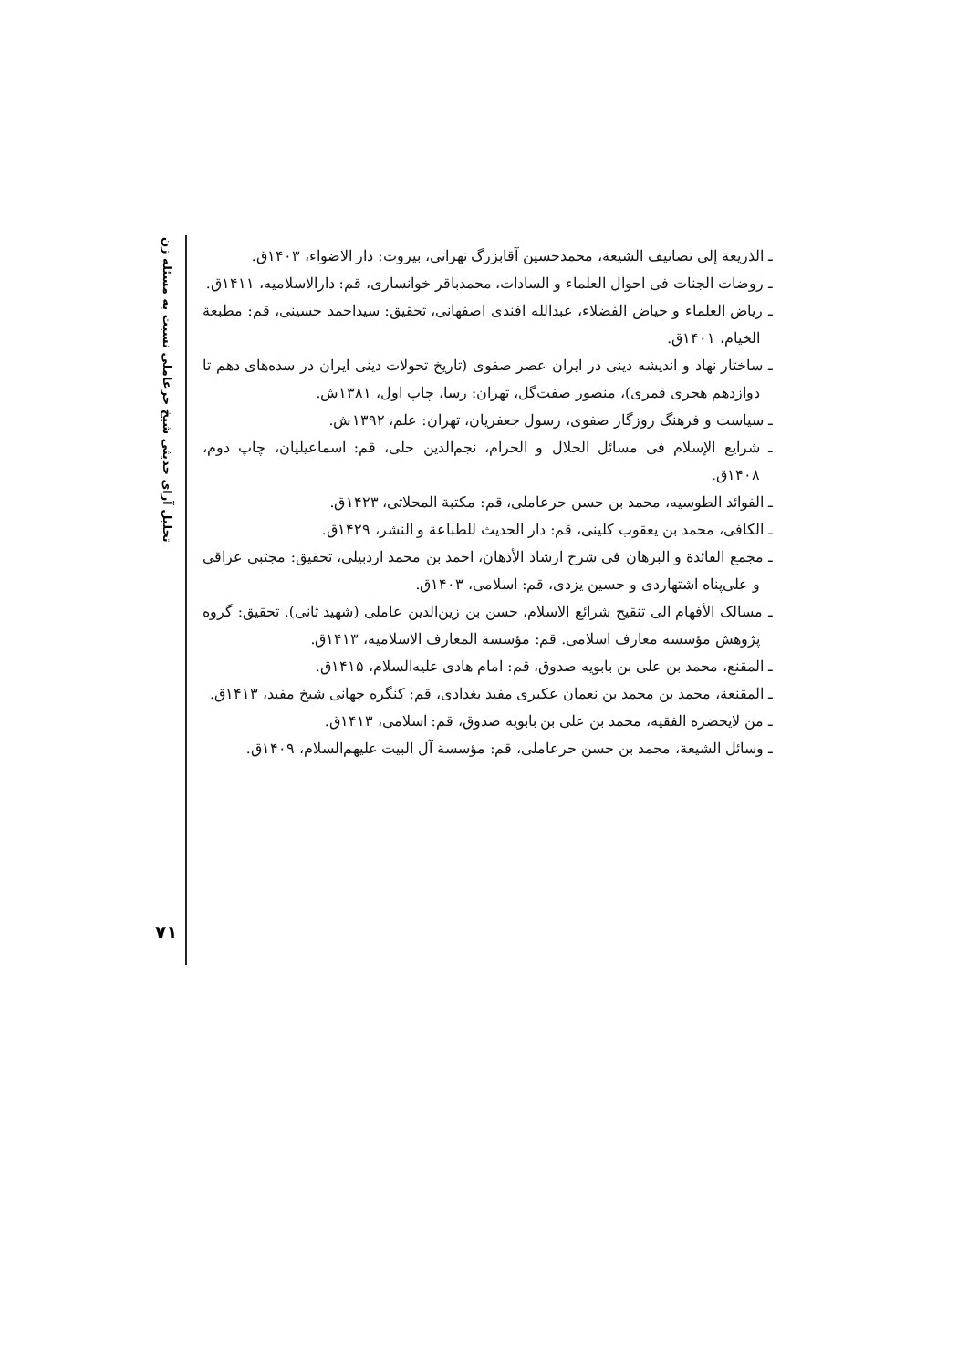تحلیل آرای حدیثی شیخ حرعاملی نسبت به مسئله زن
ـ الذریعة إلی تصانیف الشیعة، محمدحسین آقابزرگ تهرانی، بیروت: دار الاضواء، ۱۴۰۳ق.
ـ روضات الجنات فی احوال العلماء و السادات، محمدباقر خوانساری، قم: دارالاسلامیه، ۱۴۱۱ق.
ـ ریاض العلماء و حیاض الفضلاء، عبدالله افندی اصفهانی، تحقیق: سیداحمد حسینی، قم: مطبعة الخیام، ۱۴۰۱ق.
ـ ساختار نهاد و اندیشه دینی در ایران عصر صفوی (تاریخ تحولات دینی ایران در سده‌های دهم تا دوازدهم هجری قمری)، منصور صفت‌گل، تهران: رسا، چاپ اول، ۱۳۸۱ش.
ـ سیاست و فرهنگ روزگار صفوی، رسول جعفریان، تهران: علم، ۱۳۹۲ش.
ـ شرایع الإسلام فی مسائل الحلال و الحرام، نجم‌الدین حلی، قم: اسماعیلیان، چاپ دوم، ۱۴۰۸ق.
ـ الفوائد الطوسیه، محمد بن حسن حرعاملی، قم: مکتبة المحلاتی، ۱۴۲۳ق.
ـ الکافی، محمد بن یعقوب کلینی، قم: دار الحدیث للطباعة و النشر، ۱۴۲۹ق.
ـ مجمع الفائدة و البرهان فی شرح ازشاد الأذهان، احمد بن محمد اردبیلی، تحقیق: مجتبی عراقی و علی‌پناه اشتهاردی و حسین یزدی، قم: اسلامی، ۱۴۰۳ق.
ـ مسالک الأفهام الی تنقیح شرائع الاسلام، حسن بن زین‌الدین عاملی (شهید ثانی). تحقیق: گروه پژوهش مؤسسه معارف اسلامی. قم: مؤسسة المعارف الاسلامیه، ۱۴۱۳ق.
ـ المقنع، محمد بن علی بن بابویه صدوق، قم: امام هادی علیه‌السلام، ۱۴۱۵ق.
ـ المقنعة، محمد بن محمد بن نعمان عکبری مفید بغدادی، قم: کنگره جهانی شیخ مفید، ۱۴۱۳ق.
ـ من لایحضره الفقیه، محمد بن علی بن بابویه صدوق، قم: اسلامی، ۱۴۱۳ق.
ـ وسائل الشیعة، محمد بن حسن حرعاملی، قم: مؤسسة آل البیت علیهم‌السلام، ۱۴۰۹ق.
۷۱